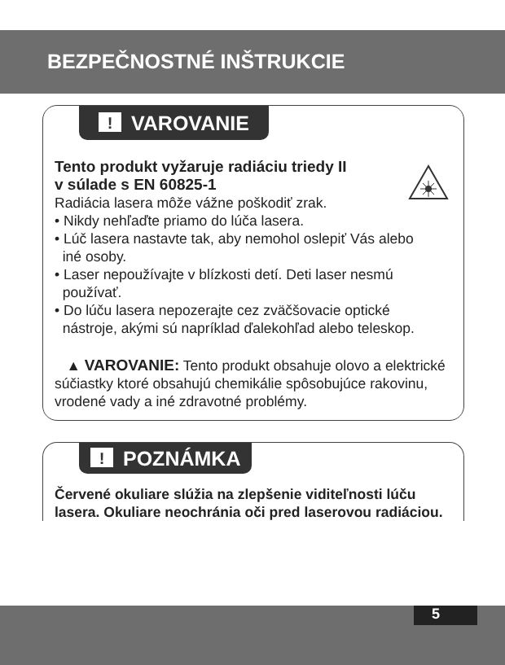BEZPEČNOSTNÉ INŠTRUKCIE
! VAROVANIE
Tento produkt vyžaruje radiáciu triedy II
v súlade s EN 60825-1
Radiácia lasera môže vážne poškodiť zrak.
• Nikdy nehľaďte priamo do lúča lasera.
• Lúč lasera nastavte tak, aby nemohol oslepiť Vás alebo
iné osoby.
• Laser nepoužívajte v blízkosti detí. Deti laser nesmú
používať.
• Do lúču lasera nepozerajte cez zväčšovacie optické
nástroje, akými sú napríklad ďalekohľad alebo teleskop.
▲ VAROVANIE: Tento produkt obsahuje olovo a elektrické súčiastky ktoré obsahujú chemikálie spôsobujúce rakovinu, vrodené vady a iné zdravotné problémy.
! POZNÁMKA
Červené okuliare slúžia na zlepšenie viditeľnosti lúču lasera. Okuliare neochránia oči pred laserovou radiáciou.
5